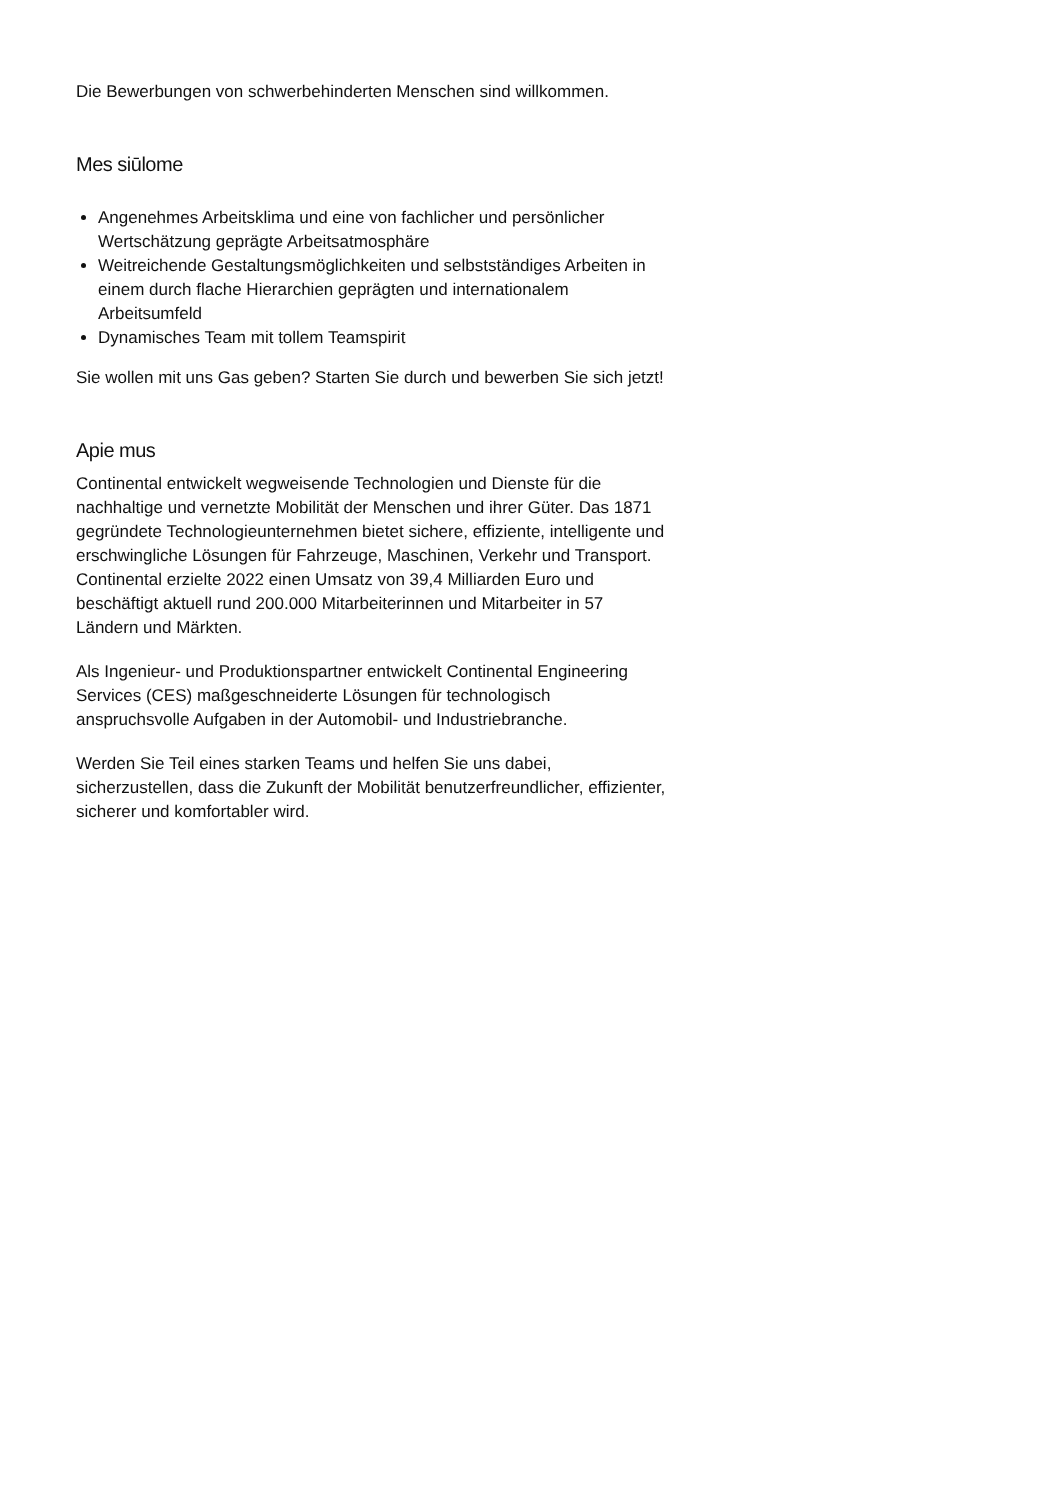Die Bewerbungen von schwerbehinderten Menschen sind willkommen.
Mes siūlome
Angenehmes Arbeitsklima und eine von fachlicher und persönlicher Wertschätzung geprägte Arbeitsatmosphäre
Weitreichende Gestaltungsmöglichkeiten und selbstständiges Arbeiten in einem durch flache Hierarchien geprägten und internationalem Arbeitsumfeld
Dynamisches Team mit tollem Teamspirit
Sie wollen mit uns Gas geben? Starten Sie durch und bewerben Sie sich jetzt!
Apie mus
Continental entwickelt wegweisende Technologien und Dienste für die nachhaltige und vernetzte Mobilität der Menschen und ihrer Güter. Das 1871 gegründete Technologieunternehmen bietet sichere, effiziente, intelligente und erschwingliche Lösungen für Fahrzeuge, Maschinen, Verkehr und Transport. Continental erzielte 2022 einen Umsatz von 39,4 Milliarden Euro und beschäftigt aktuell rund 200.000 Mitarbeiterinnen und Mitarbeiter in 57 Ländern und Märkten.
Als Ingenieur- und Produktionspartner entwickelt Continental Engineering Services (CES) maßgeschneiderte Lösungen für technologisch anspruchsvolle Aufgaben in der Automobil- und Industriebranche.
Werden Sie Teil eines starken Teams und helfen Sie uns dabei, sicherzustellen, dass die Zukunft der Mobilität benutzerfreundlicher, effizienter, sicherer und komfortabler wird.